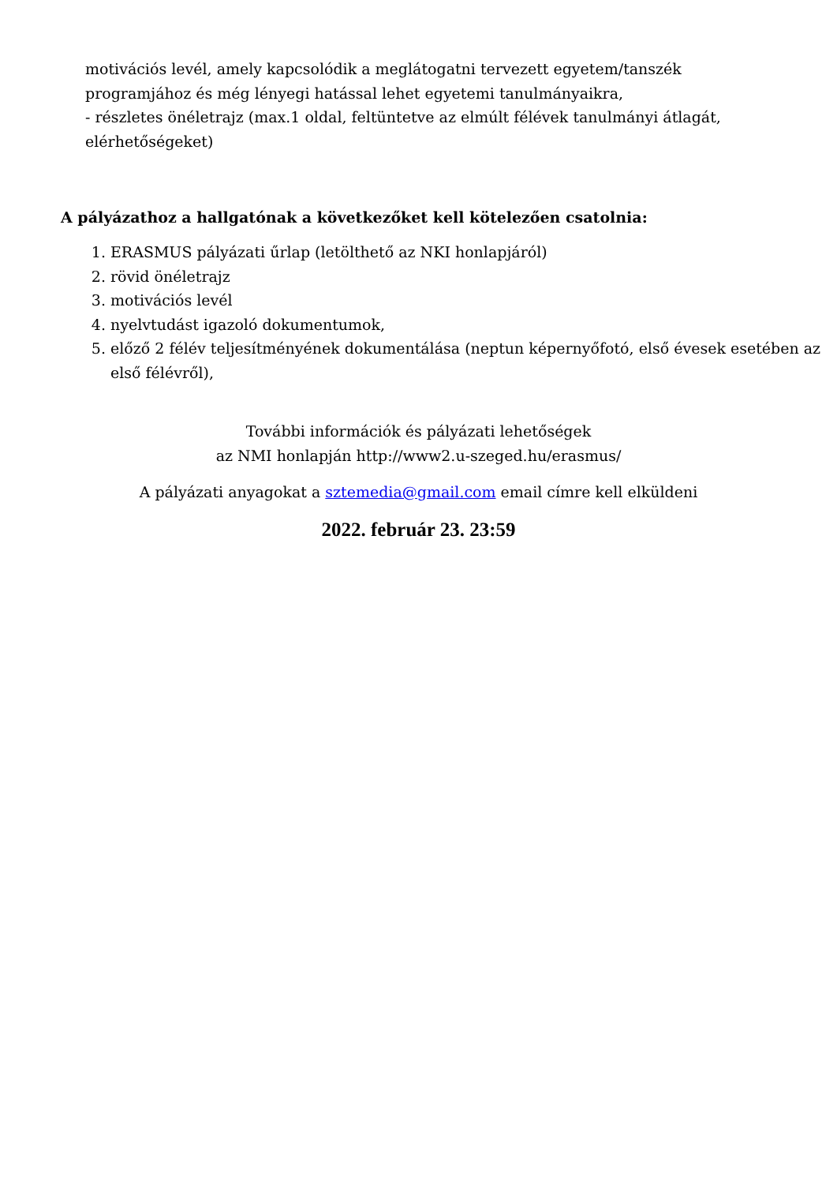motivációs levél, amely kapcsolódik a meglátogatni tervezett egyetem/tanszék
programjához és még lényegi hatással lehet egyetemi tanulmányaikra,
- részletes önéletrajz (max.1 oldal, feltüntetve az elmúlt félévek tanulmányi átlagát,
elérhetőségeket)
A pályázathoz a hallgatónak a következőket kell kötelezően csatolnia:
1. ERASMUS pályázati űrlap (letölthető az NKI honlapjáról)
2. rövid önéletrajz
3. motivációs levél
4. nyelvtudást igazoló dokumentumok,
5. előző 2 félév teljesítményének dokumentálása (neptun képernyőfotó, első évesek esetében az első félévről),
További információk és pályázati lehetőségek
az NMI honlapján http://www2.u-szeged.hu/erasmus/
A pályázati anyagokat a sztemedia@gmail.com email címre kell elküldeni
2022. február 23. 23:59